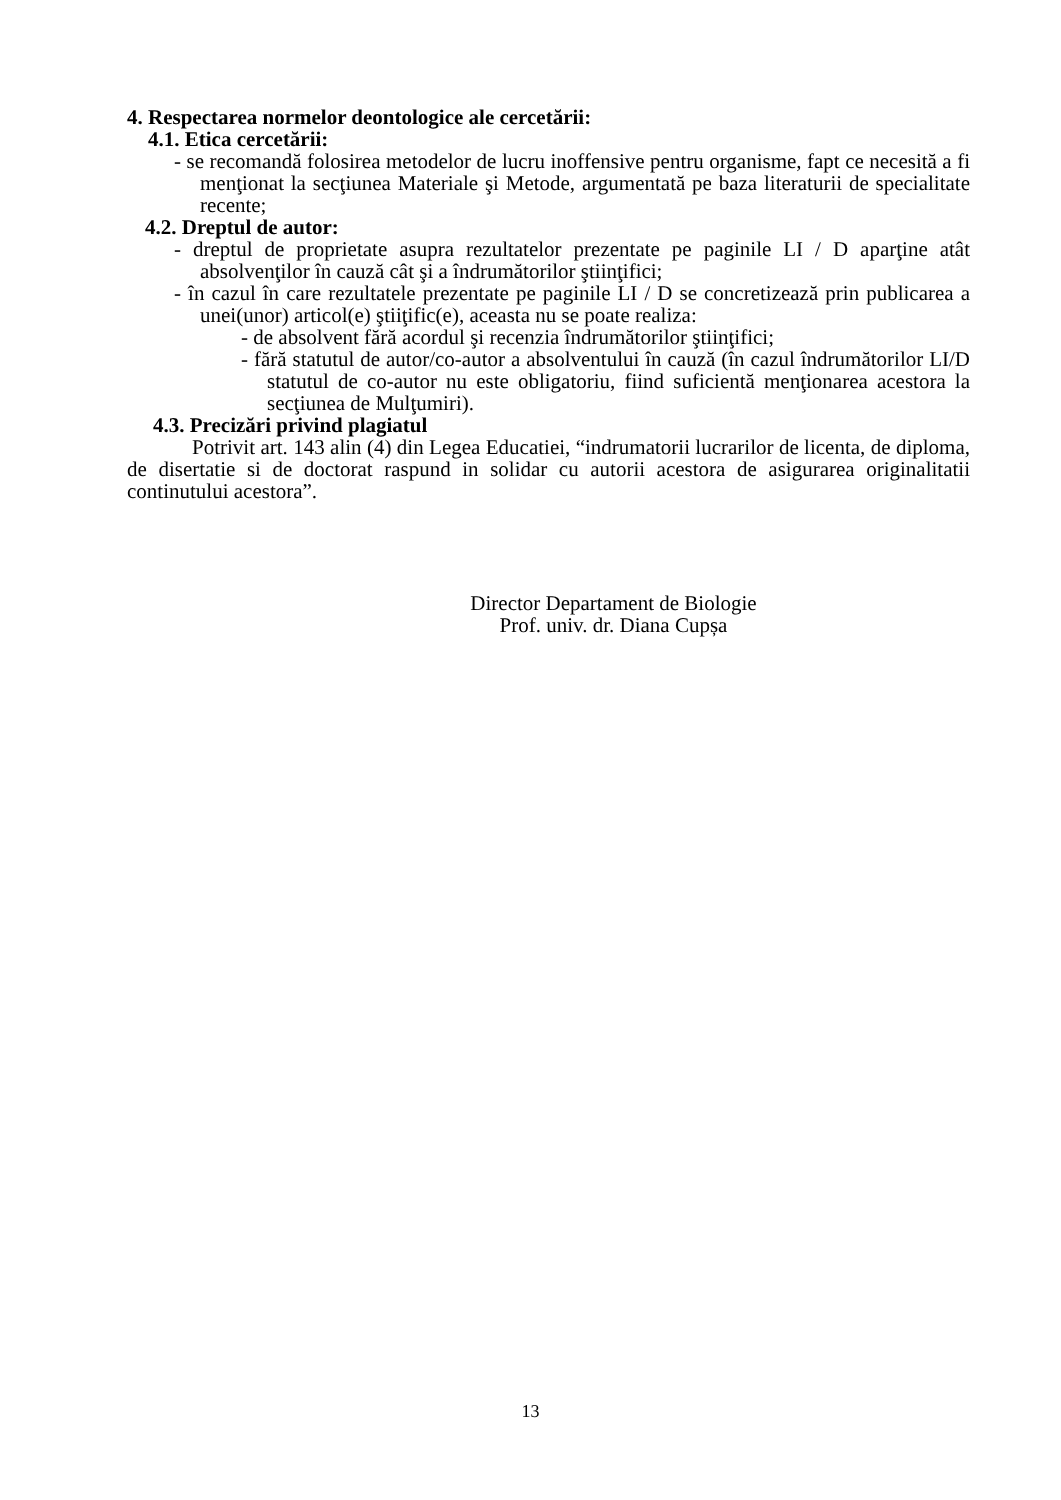4. Respectarea normelor deontologice ale cercetării:
4.1. Etica cercetării:
- se recomandă folosirea metodelor de lucru inoffensive pentru organisme, fapt ce necesită a fi menţionat la secţiunea Materiale şi Metode, argumentată pe baza literaturii de specialitate recente;
4.2. Dreptul de autor:
- dreptul de proprietate asupra rezultatelor prezentate pe paginile LI / D aparţine atât absolvenţilor în cauză cât şi a îndrumătorilor ştiinţifici;
- în cazul în care rezultatele prezentate pe paginile LI / D se concretizează prin publicarea a unei(unor) articol(e) ştiiţific(e), aceasta nu se poate realiza:
- de absolvent fără acordul şi recenzia îndrumătorilor ştiinţifici;
- fără statutul de autor/co-autor a absolventului în cauză (în cazul îndrumătorilor LI/D statutul de co-autor nu este obligatoriu, fiind suficientă menţionarea acestora la secţiunea de Mulţumiri).
4.3. Precizări privind plagiatul
Potrivit art. 143 alin (4) din Legea Educatiei, “indrumatorii lucrarilor de licenta, de diploma, de disertatie si de doctorat raspund in solidar cu autorii acestora de asigurarea originalitatii continutului acestora”.
Director Departament de Biologie
Prof. univ. dr. Diana Cupșa
13